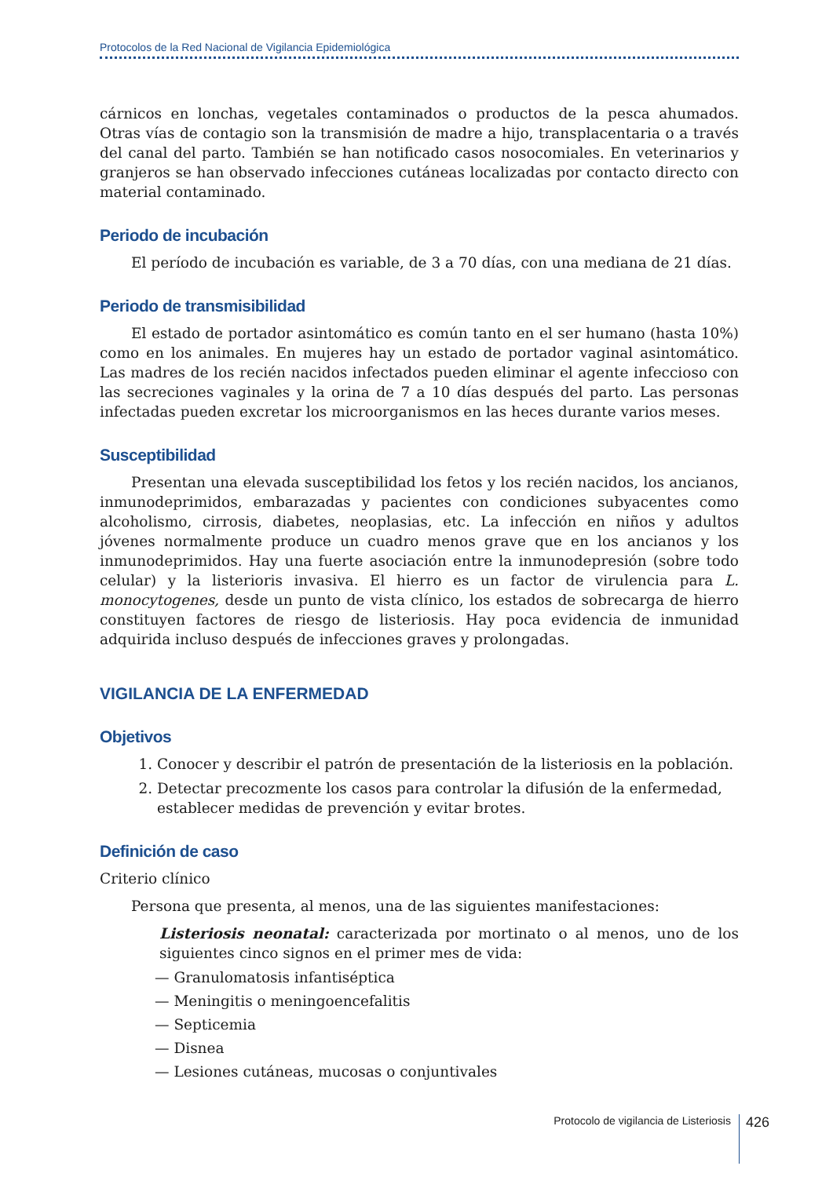Protocolos de la Red Nacional de Vigilancia Epidemiológica
cárnicos en lonchas, vegetales contaminados o productos de la pesca ahumados. Otras vías de contagio son la transmisión de madre a hijo, transplacentaria o a través del canal del parto. También se han notificado casos nosocomiales. En veterinarios y granjeros se han observado infecciones cutáneas localizadas por contacto directo con material contaminado.
Periodo de incubación
El período de incubación es variable, de 3 a 70 días, con una mediana de 21 días.
Periodo de transmisibilidad
El estado de portador asintomático es común tanto en el ser humano (hasta 10%) como en los animales. En mujeres hay un estado de portador vaginal asintomático. Las madres de los recién nacidos infectados pueden eliminar el agente infeccioso con las secreciones vaginales y la orina de 7 a 10 días después del parto. Las personas infectadas pueden excretar los microorganismos en las heces durante varios meses.
Susceptibilidad
Presentan una elevada susceptibilidad los fetos y los recién nacidos, los ancianos, inmunodeprimidos, embarazadas y pacientes con condiciones subyacentes como alcoholismo, cirrosis, diabetes, neoplasias, etc. La infección en niños y adultos jóvenes normalmente produce un cuadro menos grave que en los ancianos y los inmunodeprimidos. Hay una fuerte asociación entre la inmunodepresión (sobre todo celular) y la listerioris invasiva. El hierro es un factor de virulencia para L. monocytogenes, desde un punto de vista clínico, los estados de sobrecarga de hierro constituyen factores de riesgo de listeriosis. Hay poca evidencia de inmunidad adquirida incluso después de infecciones graves y prolongadas.
VIGILANCIA DE LA ENFERMEDAD
Objetivos
1. Conocer y describir el patrón de presentación de la listeriosis en la población.
2. Detectar precozmente los casos para controlar la difusión de la enfermedad, establecer medidas de prevención y evitar brotes.
Definición de caso
Criterio clínico
Persona que presenta, al menos, una de las siguientes manifestaciones:
Listeriosis neonatal: caracterizada por mortinato o al menos, uno de los siguientes cinco signos en el primer mes de vida:
— Granulomatosis infantiséptica
— Meningitis o meningoencefalitis
— Septicemia
— Disnea
— Lesiones cutáneas, mucosas o conjuntivales
Protocolo de vigilancia de Listeriosis 426